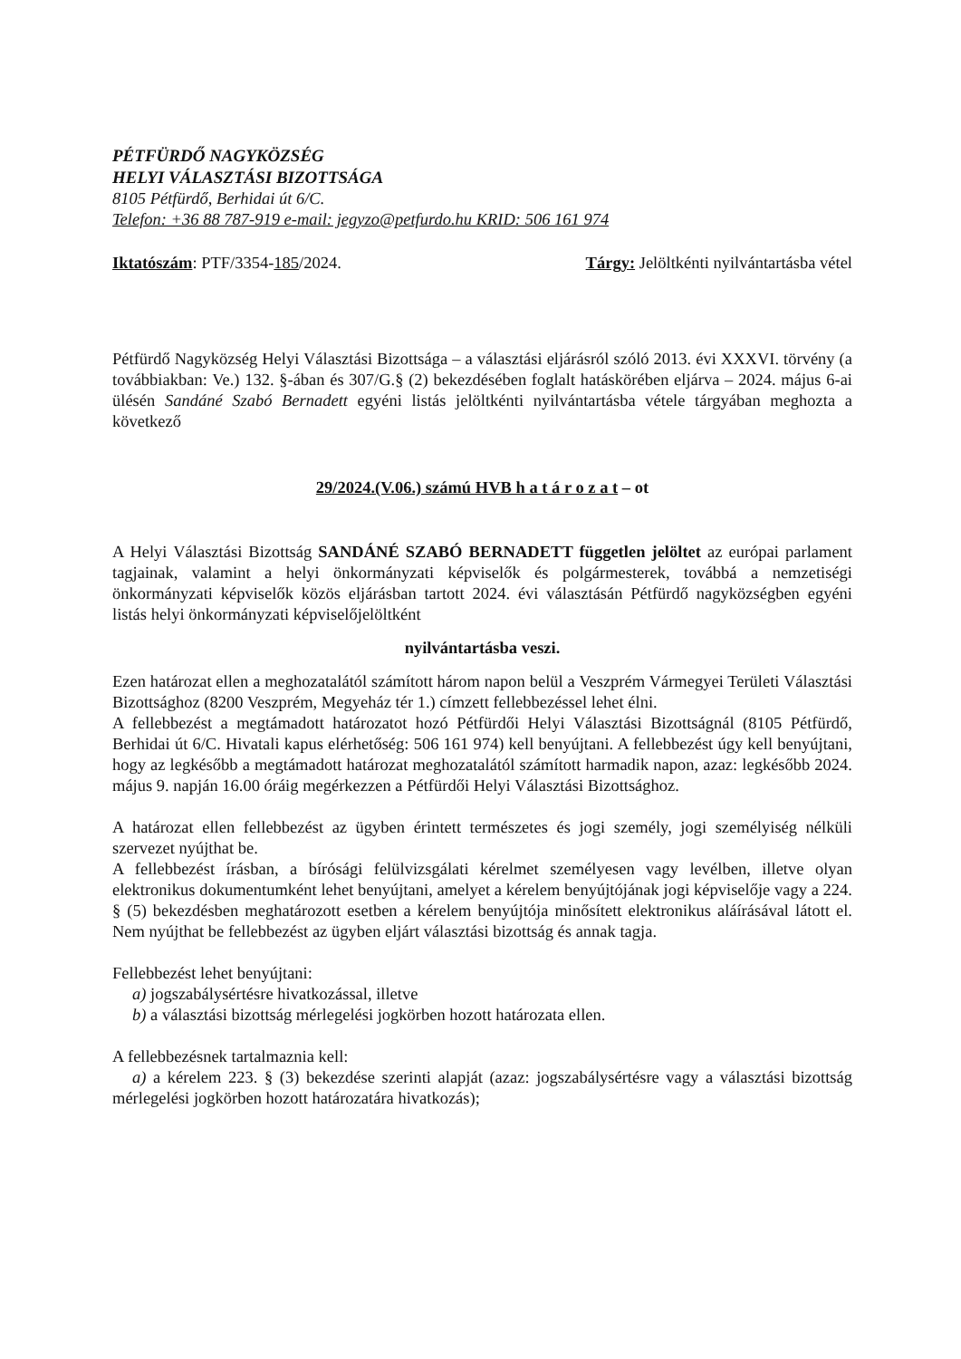PÉTFÜRDŐ NAGYKÖZSÉG
HELYI VÁLASZTÁSI BIZOTTSÁGA
8105 Pétfürdő, Berhidai út 6/C.
Telefon: +36 88 787-919 e-mail: jegyzo@petfurdo.hu KRID: 506 161 974
Iktatószám: PTF/3354-185/2024. Tárgy: Jelöltkénti nyilvántartásba vétel
Pétfürdő Nagyközség Helyi Választási Bizottsága – a választási eljárásról szóló 2013. évi XXXVI. törvény (a továbbiakban: Ve.) 132. §-ában és 307/G.§ (2) bekezdésében foglalt hatáskörében eljárva – 2024. május 6-ai ülésén Sandáné Szabó Bernadett egyéni listás jelöltkénti nyilvántartásba vétele tárgyában meghozta a következő
29/2024.(V.06.) számú HVB h a t á r o z a t – ot
A Helyi Választási Bizottság SANDÁNÉ SZABÓ BERNADETT független jelöltet az európai parlament tagjainak, valamint a helyi önkormányzati képviselők és polgármesterek, továbbá a nemzetiségi önkormányzati képviselők közös eljárásban tartott 2024. évi választásán Pétfürdő nagyközségben egyéni listás helyi önkormányzati képviselőjelöltként
nyilvántartásba veszi.
Ezen határozat ellen a meghozatalától számított három napon belül a Veszprém Vármegyei Területi Választási Bizottsághoz (8200 Veszprém, Megyeház tér 1.) címzett fellebbezéssel lehet élni.
A fellebbezést a megtámadott határozatot hozó Pétfürdői Helyi Választási Bizottságnál (8105 Pétfürdő, Berhidai út 6/C. Hivatali kapus elérhetőség: 506 161 974) kell benyújtani. A fellebbezést úgy kell benyújtani, hogy az legkésőbb a megtámadott határozat meghozatalától számított harmadik napon, azaz: legkésőbb 2024. május 9. napján 16.00 óráig megérkezzen a Pétfürdői Helyi Választási Bizottsághoz.
A határozat ellen fellebbezést az ügyben érintett természetes és jogi személy, jogi személyiség nélküli szervezet nyújthat be.
A fellebbezést írásban, a bírósági felülvizsgálati kérelmet személyesen vagy levélben, illetve olyan elektronikus dokumentumként lehet benyújtani, amelyet a kérelem benyújtójának jogi képviselője vagy a 224. § (5) bekezdésben meghatározott esetben a kérelem benyújtója minősített elektronikus aláírásával látott el. Nem nyújthat be fellebbezést az ügyben eljárt választási bizottság és annak tagja.
Fellebbezést lehet benyújtani:
a) jogszabálysértésre hivatkozással, illetve
b) a választási bizottság mérlegelési jogkörben hozott határozata ellen.
A fellebbezésnek tartalmaznia kell:
a) a kérelem 223. § (3) bekezdése szerinti alapját (azaz: jogszabálysértésre vagy a választási bizottság mérlegelési jogkörben hozott határozatára hivatkozás);